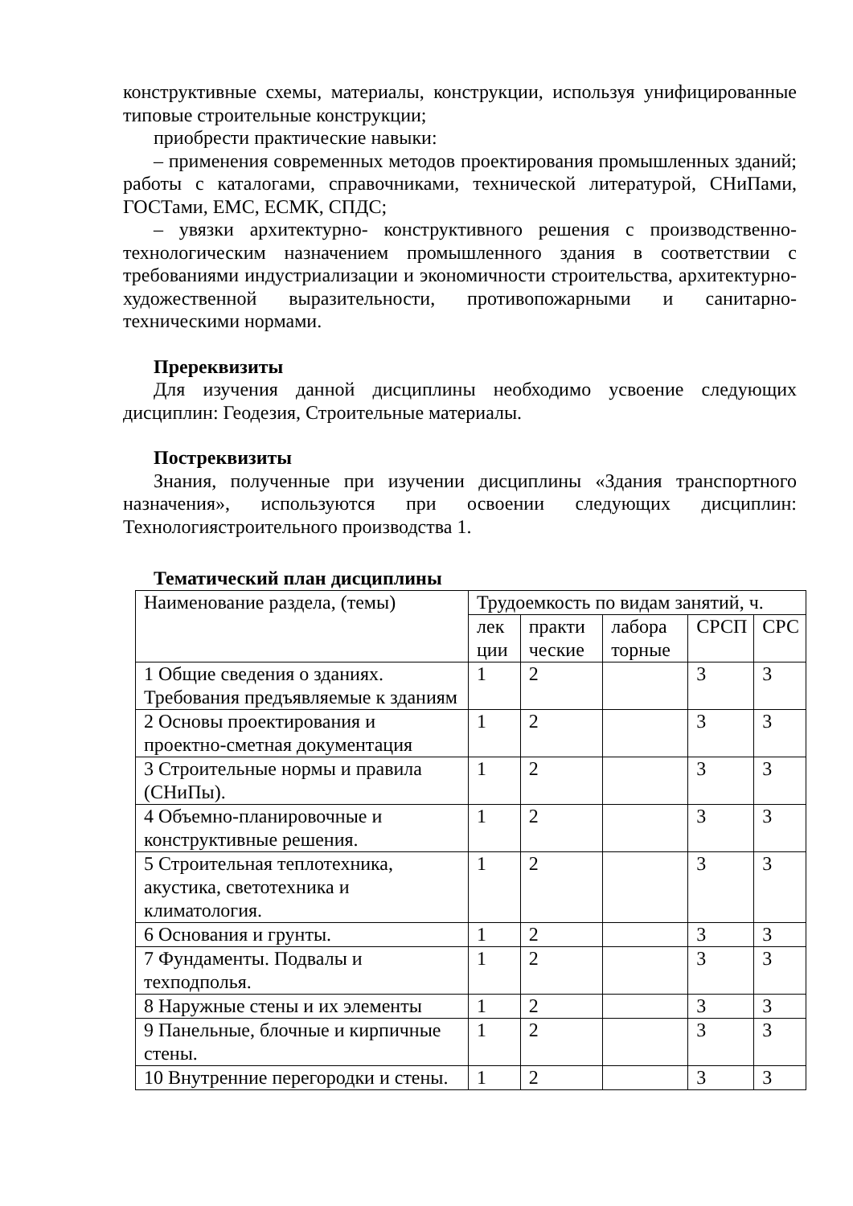конструктивные схемы, материалы, конструкции, используя унифицированные типовые строительные конструкции;
приобрести практические навыки:
– применения современных методов проектирования промышленных зданий; работы с каталогами, справочниками, технической литературой, СНиПами, ГОСТами, ЕМС, ЕСМК, СПДС;
– увязки архитектурно- конструктивного решения с производственно-технологическим назначением промышленного здания в соответствии с требованиями индустриализации и экономичности строительства, архитектурно-художественной выразительности, противопожарными и санитарно-техническими нормами.
Пререквизиты
Для изучения данной дисциплины необходимо усвоение следующих дисциплин: Геодезия, Строительные материалы.
Постреквизиты
Знания, полученные при изучении дисциплины «Здания транспортного назначения», используются при освоении следующих дисциплин: Технологиястроительного производства 1.
Тематический план дисциплины
| Наименование раздела, (темы) | Трудоемкость по видам занятий, ч. | | | | |
| | лек ции | практи ческие | лабора торные | СРСП | СРС |
| 1 Общие сведения о зданиях. Требования предъявляемые к зданиям | 1 | 2 | | 3 | 3 |
| 2 Основы проектирования и проектно-сметная документация | 1 | 2 | | 3 | 3 |
| 3 Строительные нормы и правила (СНиПы). | 1 | 2 | | 3 | 3 |
| 4 Объемно-планировочные и конструктивные решения. | 1 | 2 | | 3 | 3 |
| 5 Строительная теплотехника, акустика, светотехника и климатология. | 1 | 2 | | 3 | 3 |
| 6 Основания и грунты. | 1 | 2 | | 3 | 3 |
| 7 Фундаменты. Подвалы и техподполья. | 1 | 2 | | 3 | 3 |
| 8 Наружные стены и их элементы | 1 | 2 | | 3 | 3 |
| 9 Панельные, блочные и кирпичные стены. | 1 | 2 | | 3 | 3 |
| 10 Внутренние перегородки и стены. | 1 | 2 | | 3 | 3 |